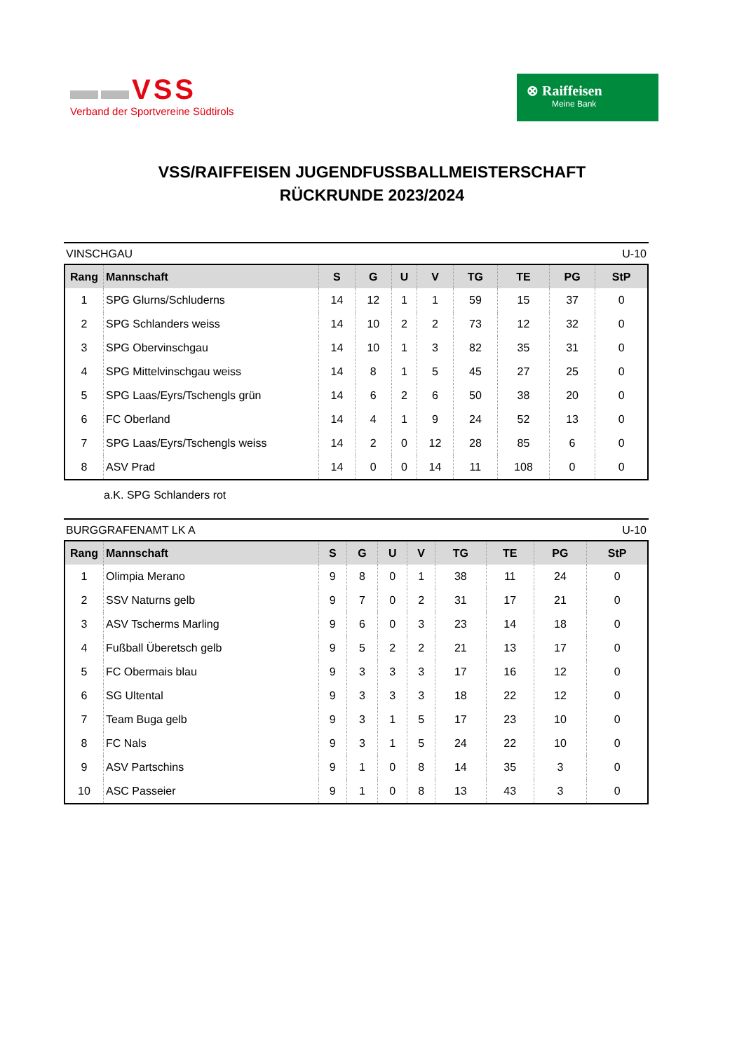▬▬VSS
Verband der Sportvereine Südtirols
⊗ Raiffeisen
Meine Bank
VSS/RAIFFEISEN JUGENDFUSSBALLMEISTERSCHAFT
RÜCKRUNDE 2023/2024
VINSCHGAU U-10
| Rang | Mannschaft | S | G | U | V | TG | TE | PG | StP |
| --- | --- | --- | --- | --- | --- | --- | --- | --- | --- |
| 1 | SPG Glurns/Schluderns | 14 | 12 | 1 | 1 | 59 | 15 | 37 | 0 |
| 2 | SPG Schlanders weiss | 14 | 10 | 2 | 2 | 73 | 12 | 32 | 0 |
| 3 | SPG Obervinschgau | 14 | 10 | 1 | 3 | 82 | 35 | 31 | 0 |
| 4 | SPG Mittelvinschgau weiss | 14 | 8 | 1 | 5 | 45 | 27 | 25 | 0 |
| 5 | SPG Laas/Eyrs/Tschengls grün | 14 | 6 | 2 | 6 | 50 | 38 | 20 | 0 |
| 6 | FC Oberland | 14 | 4 | 1 | 9 | 24 | 52 | 13 | 0 |
| 7 | SPG Laas/Eyrs/Tschengls weiss | 14 | 2 | 0 | 12 | 28 | 85 | 6 | 0 |
| 8 | ASV Prad | 14 | 0 | 0 | 14 | 11 | 108 | 0 | 0 |
a.K. SPG Schlanders rot
BURGGRAFENAMT LK A U-10
| Rang | Mannschaft | S | G | U | V | TG | TE | PG | StP |
| --- | --- | --- | --- | --- | --- | --- | --- | --- | --- |
| 1 | Olimpia Merano | 9 | 8 | 0 | 1 | 38 | 11 | 24 | 0 |
| 2 | SSV Naturns gelb | 9 | 7 | 0 | 2 | 31 | 17 | 21 | 0 |
| 3 | ASV Tscherms Marling | 9 | 6 | 0 | 3 | 23 | 14 | 18 | 0 |
| 4 | Fußball Überetsch gelb | 9 | 5 | 2 | 2 | 21 | 13 | 17 | 0 |
| 5 | FC Obermais blau | 9 | 3 | 3 | 3 | 17 | 16 | 12 | 0 |
| 6 | SG Ultental | 9 | 3 | 3 | 3 | 18 | 22 | 12 | 0 |
| 7 | Team Buga gelb | 9 | 3 | 1 | 5 | 17 | 23 | 10 | 0 |
| 8 | FC Nals | 9 | 3 | 1 | 5 | 24 | 22 | 10 | 0 |
| 9 | ASV Partschins | 9 | 1 | 0 | 8 | 14 | 35 | 3 | 0 |
| 10 | ASC Passeier | 9 | 1 | 0 | 8 | 13 | 43 | 3 | 0 |